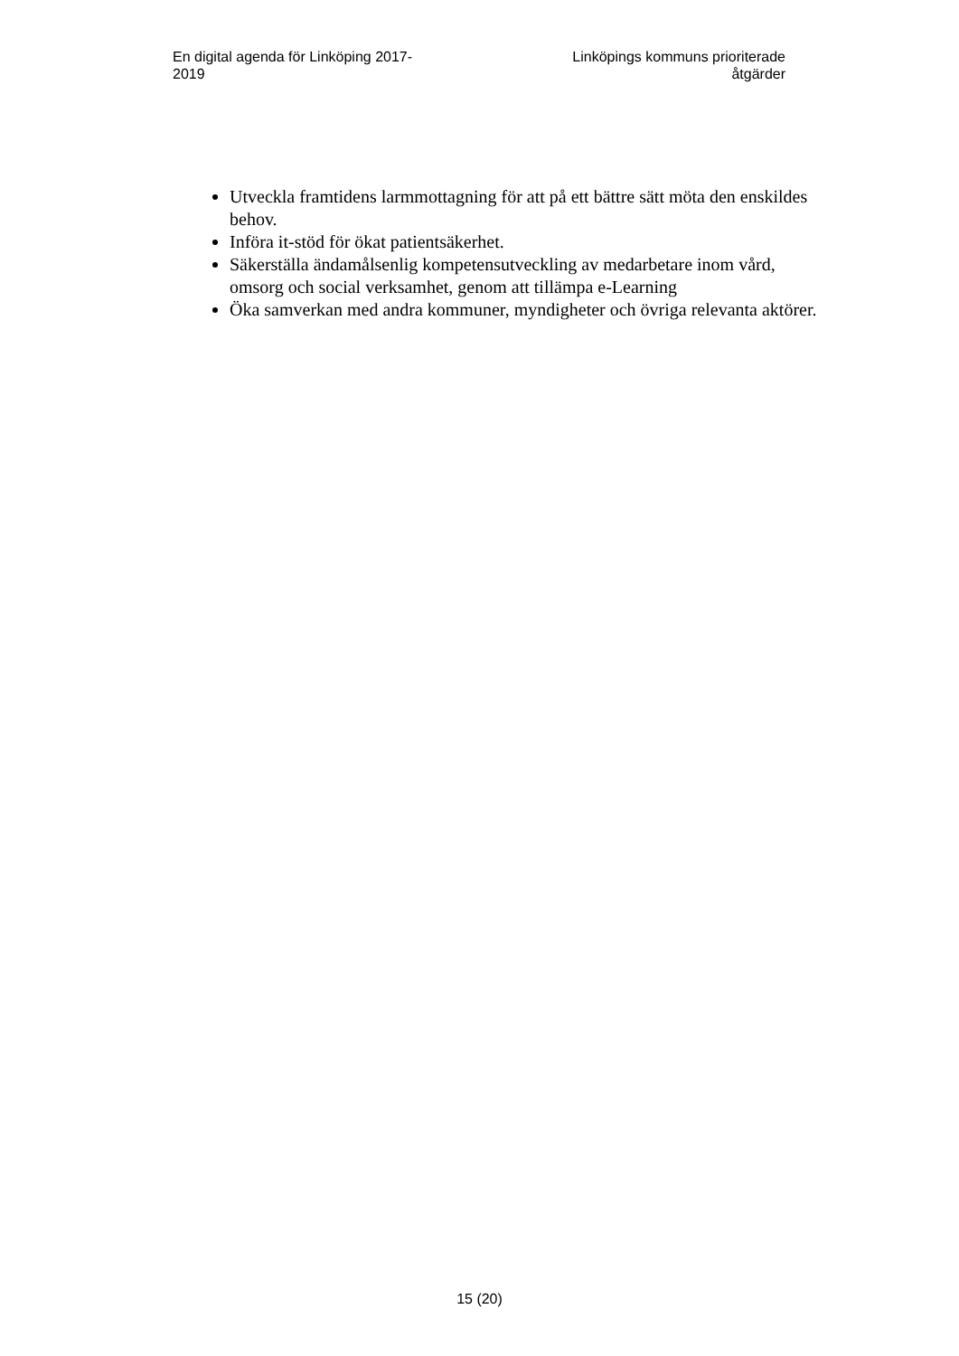En digital agenda för Linköping 2017-
2019
Linköpings kommuns prioriterade
åtgärder
Utveckla framtidens larmmottagning för att på ett bättre sätt möta den enskildes behov.
Införa it-stöd för ökat patientsäkerhet.
Säkerställa ändamålsenlig kompetensutveckling av medarbetare inom vård, omsorg och social verksamhet, genom att tillämpa e-Learning
Öka samverkan med andra kommuner, myndigheter och övriga relevanta aktörer.
15 (20)